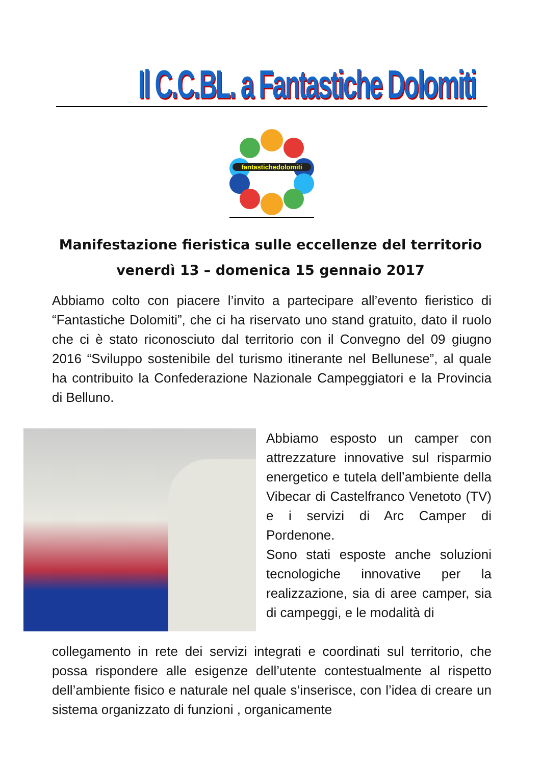Il C.C.BL. a Fantastiche Dolomiti
fantastichedolomiti
Manifestazione fieristica sulle eccellenze del territorio
venerdì 13 – domenica 15 gennaio 2017
Abbiamo colto con piacere l’invito a partecipare all’evento fieristico di “Fantastiche Dolomiti”, che ci ha riservato uno stand gratuito, dato il ruolo che ci è stato riconosciuto dal territorio con il Convegno del 09 giugno 2016 “Sviluppo sostenibile del turismo itinerante nel Bellunese”, al quale ha contribuito la Confederazione Nazionale Campeggiatori e la Provincia di Belluno.
Abbiamo esposto un camper con attrezzature innovative sul risparmio energetico e tutela dell’ambiente della Vibecar di Castelfranco Venetoto (TV) e i servizi di Arc Camper di Pordenone.
Sono stati esposte anche soluzioni tecnologiche innovative per la realizzazione, sia di aree camper, sia di campeggi, e le modalità di
collegamento in rete dei servizi integrati e coordinati sul territorio, che possa rispondere alle esigenze dell’utente contestualmente al rispetto dell’ambiente fisico e naturale nel quale s’inserisce, con l’idea di creare un sistema organizzato di funzioni , organicamente